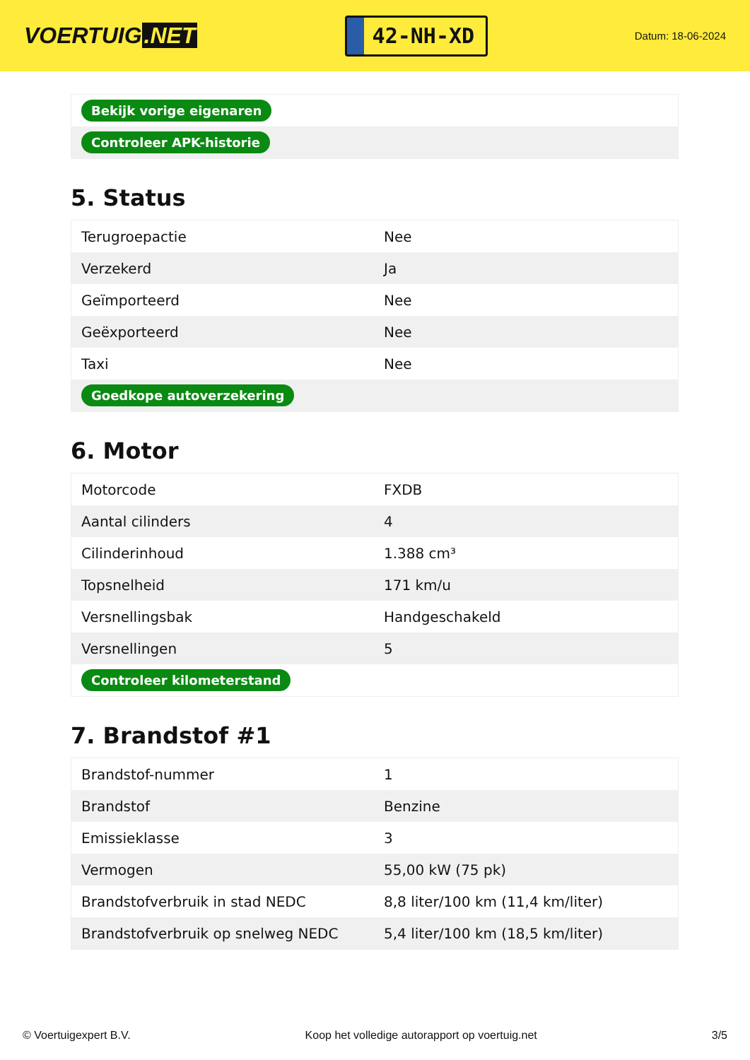VOERTUIG.NET
42-NH-XD
Datum: 18-06-2024
| Bekijk vorige eigenaren |
| Controleer APK-historie |
5. Status
| Terugroepactie | Nee |
| Verzekerd | Ja |
| Geïmporteerd | Nee |
| Geëxporteerd | Nee |
| Taxi | Nee |
| Goedkope autoverzekering | |
6. Motor
| Motorcode | FXDB |
| Aantal cilinders | 4 |
| Cilinderinhoud | 1.388 cm³ |
| Topsnelheid | 171 km/u |
| Versnellingsbak | Handgeschakeld |
| Versnellingen | 5 |
| Controleer kilometerstand | |
7. Brandstof #1
| Brandstof-nummer | 1 |
| Brandstof | Benzine |
| Emissieklasse | 3 |
| Vermogen | 55,00 kW (75 pk) |
| Brandstofverbruik in stad NEDC | 8,8 liter/100 km (11,4 km/liter) |
| Brandstofverbruik op snelweg NEDC | 5,4 liter/100 km (18,5 km/liter) |
© Voertuigexpert B.V. Koop het volledige autorapport op voertuig.net 3/5